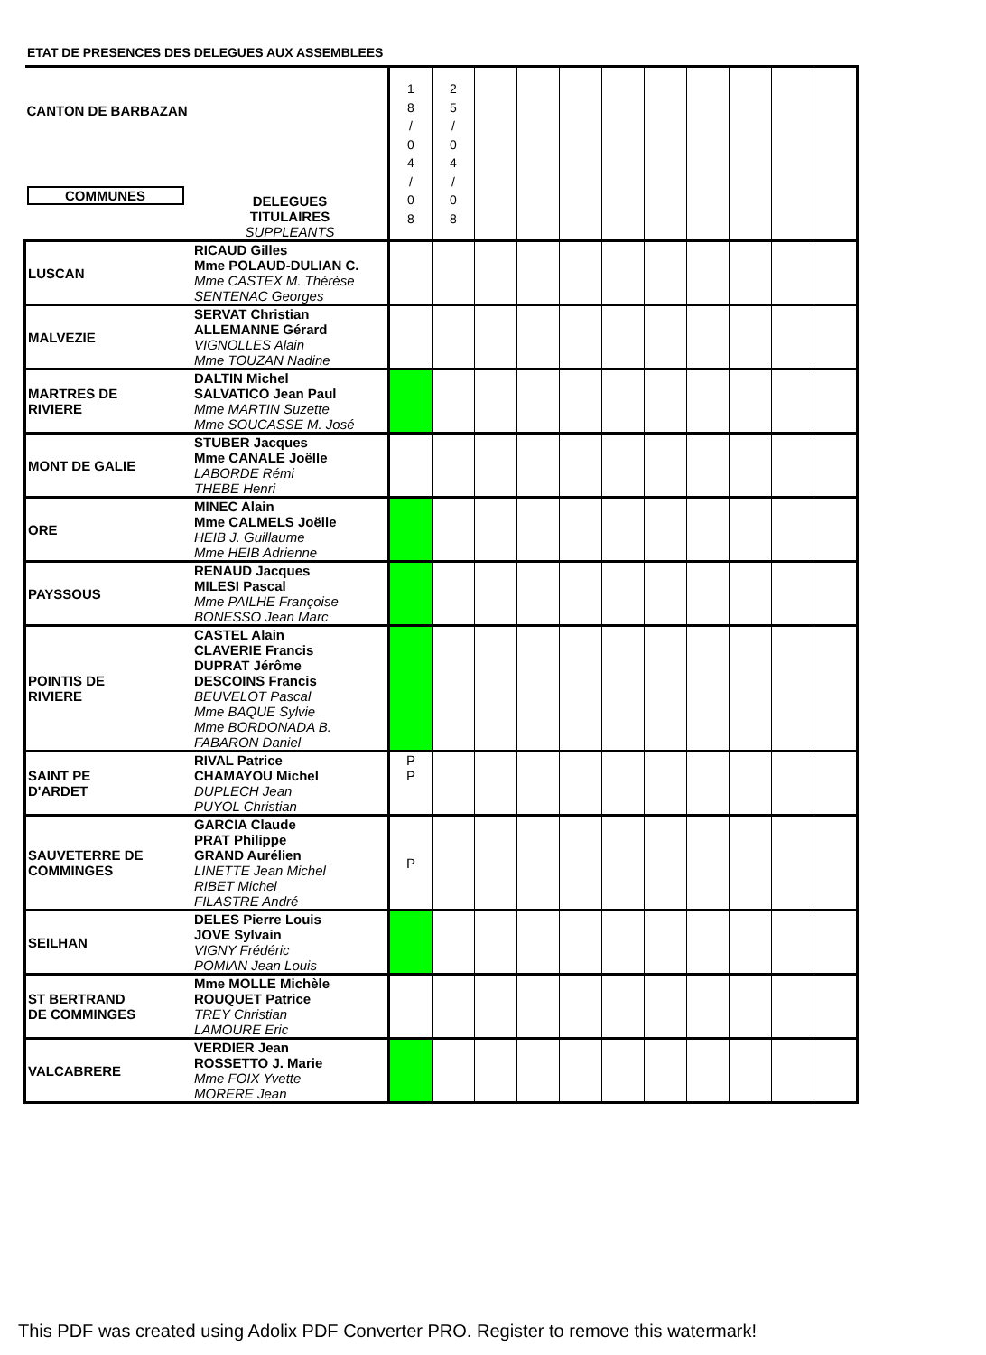ETAT DE PRESENCES DES DELEGUES AUX ASSEMBLEES
| CANTON DE BARBAZAN COMMUNES | DELEGUES TITULAIRES SUPPLEANTS | 1 8 / 0 4 / 0 8 | 2 5 / 0 4 / 0 8 | | | | | | | | | |
| LUSCAN | RICAUD Gilles Mme POLAUD-DULIAN C. Mme CASTEX M. Thérèse SENTENAC Georges | | | | | | | | | | | |
| MALVEZIE | SERVAT Christian ALLEMANNE Gérard VIGNOLLES Alain Mme TOUZAN Nadine | | | | | | | | | | | |
| MARTRES DE RIVIERE | DALTIN Michel SALVATICO Jean Paul Mme MARTIN Suzette Mme SOUCASSE M. José | | | | | | | | | | | |
| MONT DE GALIE | STUBER Jacques Mme CANALE Joëlle LABORDE Rémi THEBE Henri | | | | | | | | | | | |
| ORE | MINEC Alain Mme CALMELS Joëlle HEIB J. Guillaume Mme HEIB Adrienne | | | | | | | | | | | |
| PAYSSOUS | RENAUD Jacques MILESI Pascal Mme PAILHE Françoise BONESSO Jean Marc | | | | | | | | | | | |
| POINTIS DE RIVIERE | CASTEL Alain CLAVERIE Francis DUPRAT Jérôme DESCOINS Francis BEUVELOT Pascal Mme BAQUE Sylvie Mme BORDONADA B. FABARON Daniel | | | | | | | | | | | |
| SAINT PE D'ARDET | RIVAL Patrice CHAMAYOU Michel DUPLECH Jean PUYOL Christian | P P | | | | | | | | | | |
| SAUVETERRE DE COMMINGES | GARCIA Claude PRAT Philippe GRAND Aurélien LINETTE Jean Michel RIBET Michel FILASTRE André | P | | | | | | | | | | |
| SEILHAN | DELES Pierre Louis JOVE Sylvain VIGNY Frédéric POMIAN Jean Louis | | | | | | | | | | | |
| ST BERTRAND DE COMMINGES | Mme MOLLE Michèle ROUQUET Patrice TREY Christian LAMOURE Eric | | | | | | | | | | | |
| VALCABRERE | VERDIER Jean ROSSETTO J. Marie Mme FOIX Yvette MORERE Jean | | | | | | | | | | | |
This PDF was created using Adolix PDF Converter PRO. Register to remove this watermark!